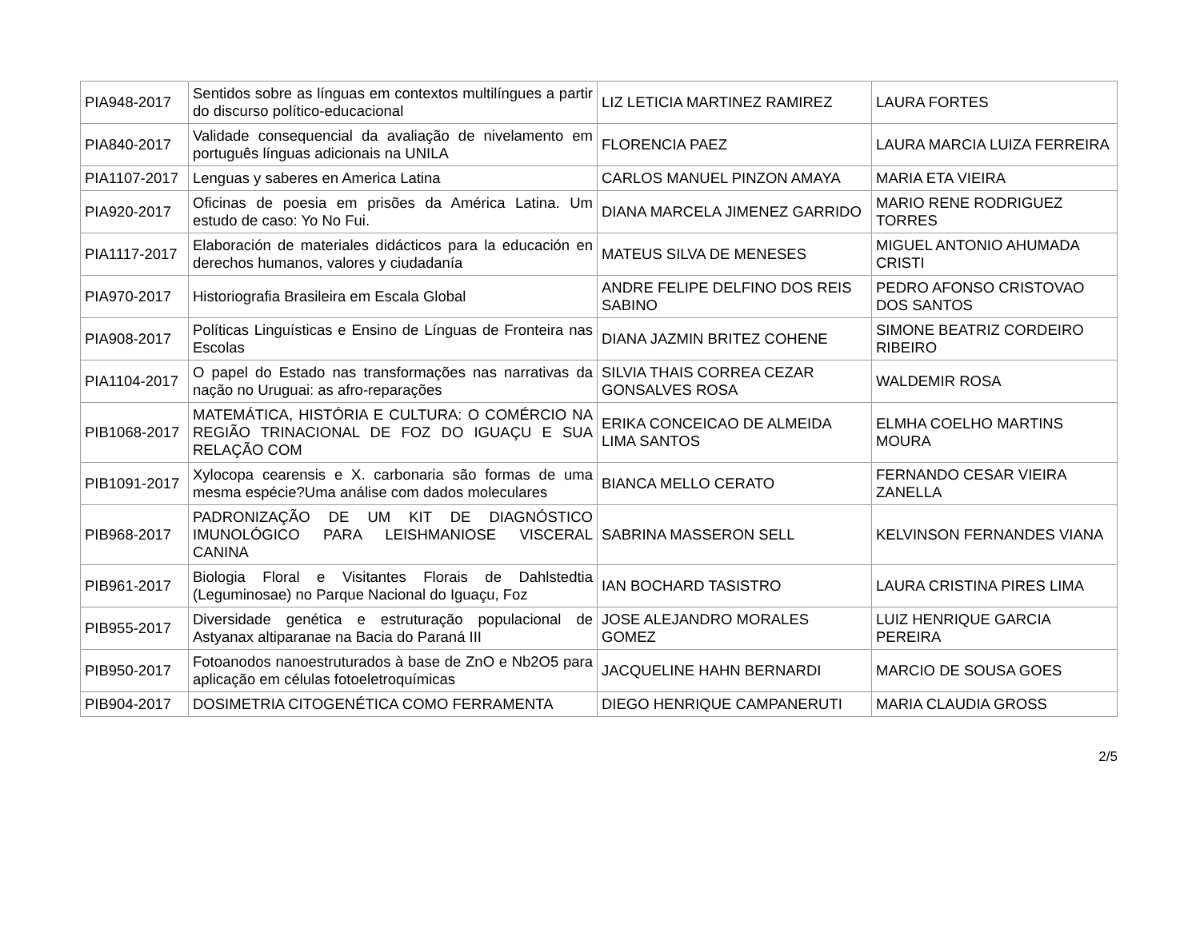| PIA948-2017 | Sentidos sobre as línguas em contextos multilíngues a partir do discurso político-educacional | LIZ LETICIA MARTINEZ RAMIREZ | LAURA FORTES |
| PIA840-2017 | Validade consequencial da avaliação de nivelamento em português línguas adicionais na UNILA | FLORENCIA PAEZ | LAURA MARCIA LUIZA FERREIRA |
| PIA1107-2017 | Lenguas y saberes en America Latina | CARLOS MANUEL PINZON AMAYA | MARIA ETA VIEIRA |
| PIA920-2017 | Oficinas de poesia em prisões da América Latina. Um estudo de caso: Yo No Fui. | DIANA MARCELA JIMENEZ GARRIDO | MARIO RENE RODRIGUEZ TORRES |
| PIA1117-2017 | Elaboración de materiales didácticos para la educación en derechos humanos, valores y ciudadanía | MATEUS SILVA DE MENESES | MIGUEL ANTONIO AHUMADA CRISTI |
| PIA970-2017 | Historiografia Brasileira em Escala Global | ANDRE FELIPE DELFINO DOS REIS SABINO | PEDRO AFONSO CRISTOVAO DOS SANTOS |
| PIA908-2017 | Políticas Linguísticas e Ensino de Línguas de Fronteira nas Escolas | DIANA JAZMIN BRITEZ COHENE | SIMONE BEATRIZ CORDEIRO RIBEIRO |
| PIA1104-2017 | O papel do Estado nas transformações nas narrativas da nação no Uruguai: as afro-reparações | SILVIA THAIS CORREA CEZAR GONSALVES ROSA | WALDEMIR ROSA |
| PIB1068-2017 | MATEMÁTICA, HISTÓRIA E CULTURA: O COMÉRCIO NA REGIÃO TRINACIONAL DE FOZ DO IGUAÇU E SUA RELAÇÃO COM | ERIKA CONCEICAO DE ALMEIDA LIMA SANTOS | ELMHA COELHO MARTINS MOURA |
| PIB1091-2017 | Xylocopa cearensis e X. carbonaria são formas de uma mesma espécie?Uma análise com dados moleculares | BIANCA MELLO CERATO | FERNANDO CESAR VIEIRA ZANELLA |
| PIB968-2017 | PADRONIZAÇÃO DE UM KIT DE DIAGNÓSTICO IMUNOLÓGICO PARA LEISHMANIOSE VISCERAL CANINA | SABRINA MASSERON SELL | KELVINSON FERNANDES VIANA |
| PIB961-2017 | Biologia Floral e Visitantes Florais de Dahlstedtia (Leguminosae) no Parque Nacional do Iguaçu, Foz | IAN BOCHARD TASISTRO | LAURA CRISTINA PIRES LIMA |
| PIB955-2017 | Diversidade genética e estruturação populacional de Astyanax altiparanae na Bacia do Paraná III | JOSE ALEJANDRO MORALES GOMEZ | LUIZ HENRIQUE GARCIA PEREIRA |
| PIB950-2017 | Fotoanodos nanoestruturados à base de ZnO e Nb2O5 para aplicação em células fotoeletroquímicas | JACQUELINE HAHN BERNARDI | MARCIO DE SOUSA GOES |
| PIB904-2017 | DOSIMETRIA CITOGENÉTICA COMO FERRAMENTA | DIEGO HENRIQUE CAMPANERUTI | MARIA CLAUDIA GROSS |
2/5